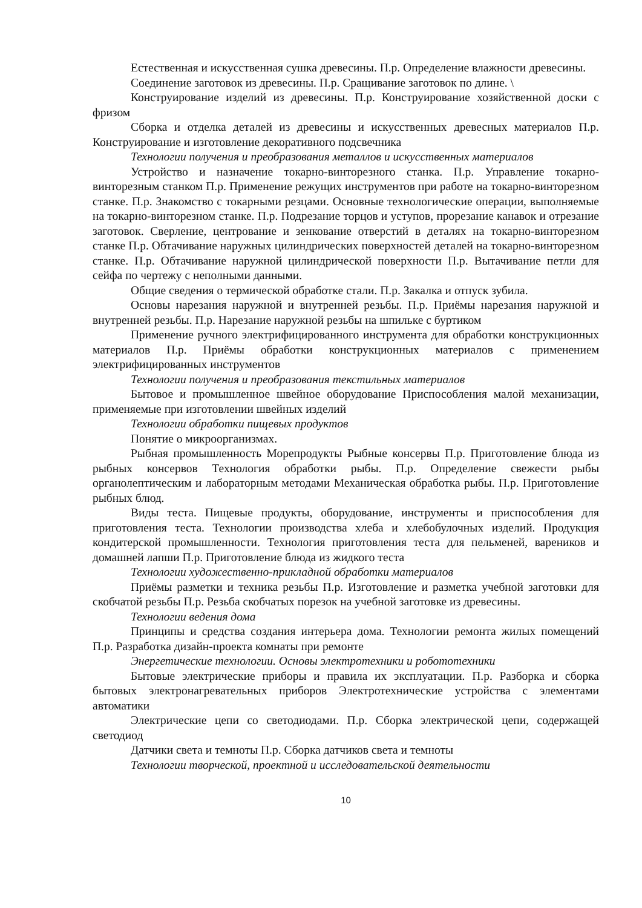Естественная и искусственная сушка древесины. П.р. Определение влажности древесины.
Соединение заготовок из древесины. П.р. Сращивание заготовок по длине. \
Конструирование изделий из древесины. П.р. Конструирование хозяйственной доски с фризом
Сборка и отделка деталей из древесины и искусственных древесных материалов П.р. Конструирование и изготовление декоративного подсвечника
Технологии получения и преобразования металлов и искусственных материалов
Устройство и назначение токарно-винторезного станка. П.р. Управление токарно-винторезным станком П.р. Применение режущих инструментов при работе на токарно-винторезном станке. П.р. Знакомство с токарными резцами. Основные технологические операции, выполняемые на токарно-винторезном станке. П.р. Подрезание торцов и уступов, прорезание канавок и отрезание заготовок. Сверление, центрование и зенкование отверстий в деталях на токарно-винторезном станке П.р. Обтачивание наружных цилиндрических поверхностей деталей на токарно-винторезном станке. П.р. Обтачивание наружной цилиндрической поверхности П.р. Вытачивание петли для сейфа по чертежу с неполными данными.
Общие сведения о термической обработке стали. П.р. Закалка и отпуск зубила.
Основы нарезания наружной и внутренней резьбы. П.р. Приёмы нарезания наружной и внутренней резьбы. П.р. Нарезание наружной резьбы на шпильке с буртиком
Применение ручного электрифицированного инструмента для обработки конструкционных материалов П.р. Приёмы обработки конструкционных материалов с применением электрифицированных инструментов
Технологии получения и преобразования текстильных материалов
Бытовое и промышленное швейное оборудование Приспособления малой механизации, применяемые при изготовлении швейных изделий
Технологии обработки пищевых продуктов
Понятие о микроорганизмах.
Рыбная промышленность Морепродукты Рыбные консервы П.р. Приготовление блюда из рыбных консервов Технология обработки рыбы. П.р. Определение свежести рыбы органолептическим и лабораторным методами Механическая обработка рыбы. П.р. Приготовление рыбных блюд.
Виды теста. Пищевые продукты, оборудование, инструменты и приспособления для приготовления теста. Технологии производства хлеба и хлебобулочных изделий. Продукция кондитерской промышленности. Технология приготовления теста для пельменей, вареников и домашней лапши П.р. Приготовление блюда из жидкого теста
Технологии художественно-прикладной обработки материалов
Приёмы разметки и техника резьбы П.р. Изготовление и разметка учебной заготовки для скобчатой резьбы П.р. Резьба скобчатых порезок на учебной заготовке из древесины.
Технологии ведения дома
Принципы и средства создания интерьера дома. Технологии ремонта жилых помещений П.р. Разработка дизайн-проекта комнаты при ремонте
Энергетические технологии. Основы электротехники и робототехники
Бытовые электрические приборы и правила их эксплуатации. П.р. Разборка и сборка бытовых электронагревательных приборов Электротехнические устройства с элементами автоматики
Электрические цепи со светодиодами. П.р. Сборка электрической цепи, содержащей светодиод
Датчики света и темноты П.р. Сборка датчиков света и темноты
Технологии творческой, проектной и исследовательской деятельности
10